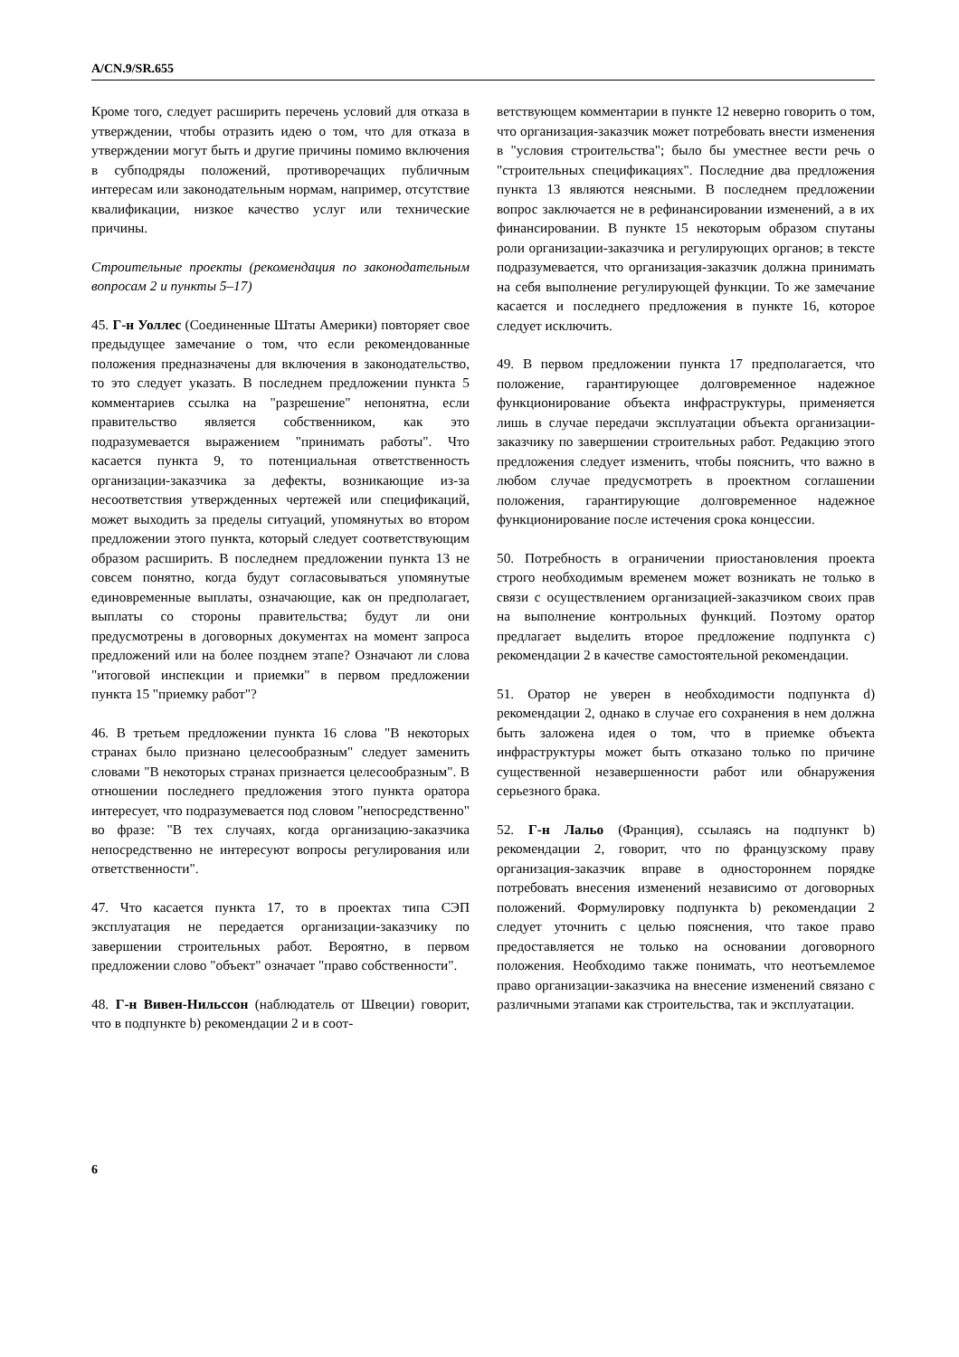A/CN.9/SR.655
Кроме того, следует расширить перечень условий для отказа в утверждении, чтобы отразить идею о том, что для отказа в утверждении могут быть и другие причины помимо включения в субподряды положений, противоречащих публичным интересам или законодательным нормам, например, отсутствие квалификации, низкое качество услуг или технические причины.
Строительные проекты (рекомендация по законодательным вопросам 2 и пункты 5–17)
45. Г-н Уоллес (Соединенные Штаты Америки) повторяет свое предыдущее замечание о том, что если рекомендованные положения предназначены для включения в законодательство, то это следует указать. В последнем предложении пункта 5 комментариев ссылка на "разрешение" непонятна, если правительство является собственником, как это подразумевается выражением "принимать работы". Что касается пункта 9, то потенциальная ответственность организации-заказчика за дефекты, возникающие из-за несоответствия утвержденных чертежей или спецификаций, может выходить за пределы ситуаций, упомянутых во втором предложении этого пункта, который следует соответствующим образом расширить. В последнем предложении пункта 13 не совсем понятно, когда будут согласовываться упомянутые единовременные выплаты, означающие, как он предполагает, выплаты со стороны правительства; будут ли они предусмотрены в договорных документах на момент запроса предложений или на более позднем этапе? Означают ли слова "итоговой инспекции и приемки" в первом предложении пункта 15 "приемку работ"?
46. В третьем предложении пункта 16 слова "В некоторых странах было признано целесообразным" следует заменить словами "В некоторых странах признается целесообразным". В отношении последнего предложения этого пункта оратора интересует, что подразумевается под словом "непосредственно" во фразе: "В тех случаях, когда организацию-заказчика непосредственно не интересуют вопросы регулирования или ответственности".
47. Что касается пункта 17, то в проектах типа СЭП эксплуатация не передается организации-заказчику по завершении строительных работ. Вероятно, в первом предложении слово "объект" означает "право собственности".
48. Г-н Вивен-Нильссон (наблюдатель от Швеции) говорит, что в подпункте b) рекомендации 2 и в соот-
ветствующем комментарии в пункте 12 неверно говорить о том, что организация-заказчик может потребовать внести изменения в "условия строительства"; было бы уместнее вести речь о "строительных спецификациях". Последние два предложения пункта 13 являются неясными. В последнем предложении вопрос заключается не в рефинансировании изменений, а в их финансировании. В пункте 15 некоторым образом спутаны роли организации-заказчика и регулирующих органов; в тексте подразумевается, что организация-заказчик должна принимать на себя выполнение регулирующей функции. То же замечание касается и последнего предложения в пункте 16, которое следует исключить.
49. В первом предложении пункта 17 предполагается, что положение, гарантирующее долговременное надежное функционирование объекта инфраструктуры, применяется лишь в случае передачи эксплуатации объекта организации-заказчику по завершении строительных работ. Редакцию этого предложения следует изменить, чтобы пояснить, что важно в любом случае предусмотреть в проектном соглашении положения, гарантирующие долговременное надежное функционирование после истечения срока концессии.
50. Потребность в ограничении приостановления проекта строго необходимым временем может возникать не только в связи с осуществлением организацией-заказчиком своих прав на выполнение контрольных функций. Поэтому оратор предлагает выделить второе предложение подпункта c) рекомендации 2 в качестве самостоятельной рекомендации.
51. Оратор не уверен в необходимости подпункта d) рекомендации 2, однако в случае его сохранения в нем должна быть заложена идея о том, что в приемке объекта инфраструктуры может быть отказано только по причине существенной незавершенности работ или обнаружения серьезного брака.
52. Г-н Лальо (Франция), ссылаясь на подпункт b) рекомендации 2, говорит, что по французскому праву организация-заказчик вправе в одностороннем порядке потребовать внесения изменений независимо от договорных положений. Формулировку подпункта b) рекомендации 2 следует уточнить с целью пояснения, что такое право предоставляется не только на основании договорного положения. Необходимо также понимать, что неотъемлемое право организации-заказчика на внесение изменений связано с различными этапами как строительства, так и эксплуатации.
6